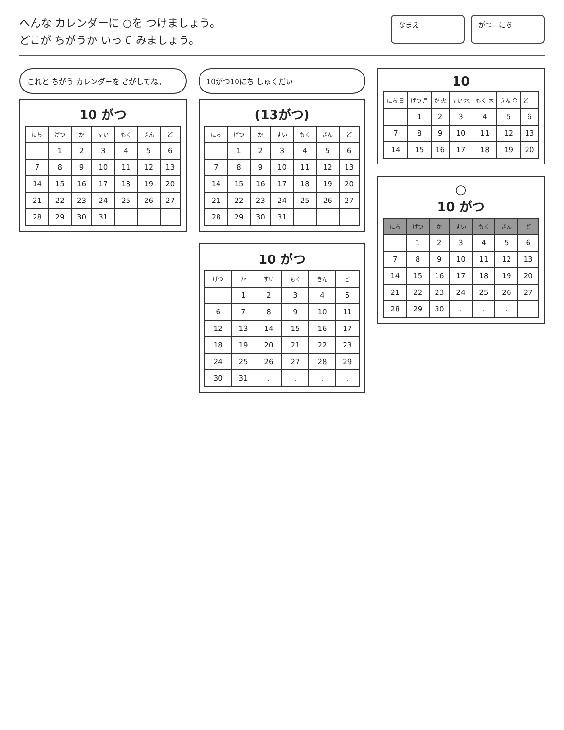へんな カレンダーに ○を つけましょう。
どこが ちがうか いって みましょう。
なまえ がつ　にち
これと ちがう カレンダーを さがしてね。
10 がつ
| にち | げつ | か | すい | もく | きん | ど |
| --- | --- | --- | --- | --- | --- | --- |
| | 1 | 2 | 3 | 4 | 5 | 6 |
| 7 | 8 | 9 | 10 | 11 | 12 | 13 |
| 14 | 15 | 16 | 17 | 18 | 19 | 20 |
| 21 | 22 | 23 | 24 | 25 | 26 | 27 |
| 28 | 29 | 30 | 31 | . | . | . |
10がつ10にち しゅくだい
(13がつ)
| にち | げつ | か | すい | もく | きん | ど |
| --- | --- | --- | --- | --- | --- | --- |
| | 1 | 2 | 3 | 4 | 5 | 6 |
| 7 | 8 | 9 | 10 | 11 | 12 | 13 |
| 14 | 15 | 16 | 17 | 18 | 19 | 20 |
| 21 | 22 | 23 | 24 | 25 | 26 | 27 |
| 28 | 29 | 30 | 31 | . | . | . |
10 がつ
| げつ | か | すい | もく | きん | ど |
| --- | --- | --- | --- | --- | --- |
| | 1 | 2 | 3 | 4 | 5 |
| 6 | 7 | 8 | 9 | 10 | 11 |
| 12 | 13 | 14 | 15 | 16 | 17 |
| 18 | 19 | 20 | 21 | 22 | 23 |
| 24 | 25 | 26 | 27 | 28 | 29 |
| 30 | 31 | . | . | . | . |
10
| にち 日 | げつ 月 | か 火 | すい 水 | もく 木 | きん 金 | ど 土 |
| --- | --- | --- | --- | --- | --- | --- |
| | 1 | 2 | 3 | 4 | 5 | 6 |
| 7 | 8 | 9 | 10 | 11 | 12 | 13 |
| 14 | 15 | 16 | 17 | 18 | 19 | 20 |
○
10 がつ
| にち | げつ | か | すい | もく | きん | ど |
| --- | --- | --- | --- | --- | --- | --- |
| | 1 | 2 | 3 | 4 | 5 | 6 |
| 7 | 8 | 9 | 10 | 11 | 12 | 13 |
| 14 | 15 | 16 | 17 | 18 | 19 | 20 |
| 21 | 22 | 23 | 24 | 25 | 26 | 27 |
| 28 | 29 | 30 | . | . | . | . |